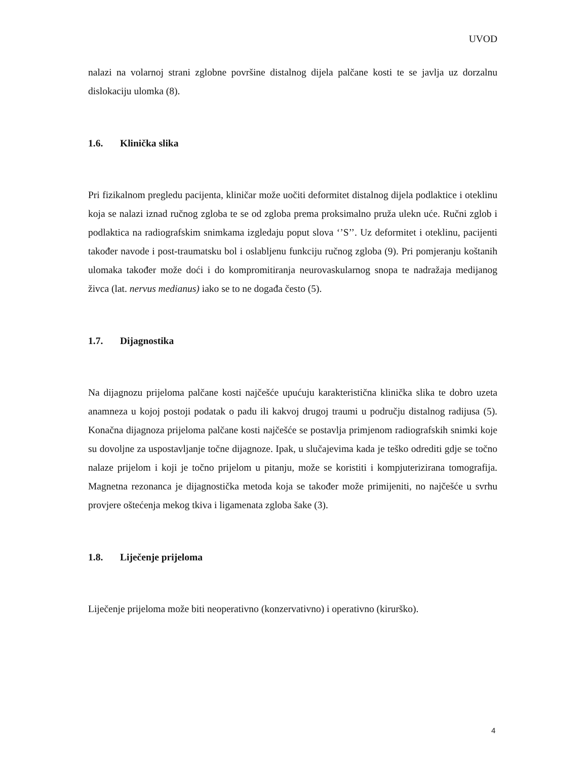UVOD
nalazi na volarnoj strani zglobne površine distalnog dijela palčane kosti te se javlja uz dorzalnu dislokaciju ulomka (8).
1.6. Klinička slika
Pri fizikalnom pregledu pacijenta, kliničar može uočiti deformitet distalnog dijela podlaktice i oteklinu koja se nalazi iznad ručnog zgloba te se od zgloba prema proksimalno pruža ulekn uće. Ručni zglob i podlaktica na radiografskim snimkama izgledaju poput slova ‘’S’’. Uz deformitet i oteklinu, pacijenti također navode i post-traumatsku bol i oslabljenu funkciju ručnog zgloba (9). Pri pomjeranju koštanih ulomaka također može doći i do kompromitiranja neurovaskularnog snopa te nadražaja medijanog živca (lat. nervus medianus) iako se to ne događa često (5).
1.7. Dijagnostika
Na dijagnozu prijeloma palčane kosti najčešće upućuju karakteristična klinička slika te dobro uzeta anamneza u kojoj postoji podatak o padu ili kakvoj drugoj traumi u području distalnog radijusa (5). Konačna dijagnoza prijeloma palčane kosti najčešće se postavlja primjenom radiografskih snimki koje su dovoljne za uspostavljanje točne dijagnoze. Ipak, u slučajevima kada je teško odrediti gdje se točno nalaze prijelom i koji je točno prijelom u pitanju, može se koristiti i kompjuterizirana tomografija. Magnetna rezonanca je dijagnostička metoda koja se također može primijeniti, no najčešće u svrhu provjere oštećenja mekog tkiva i ligamenata zgloba šake (3).
1.8. Liječenje prijeloma
Liječenje prijeloma može biti neoperativno (konzervativno) i operativno (kirurško).
4